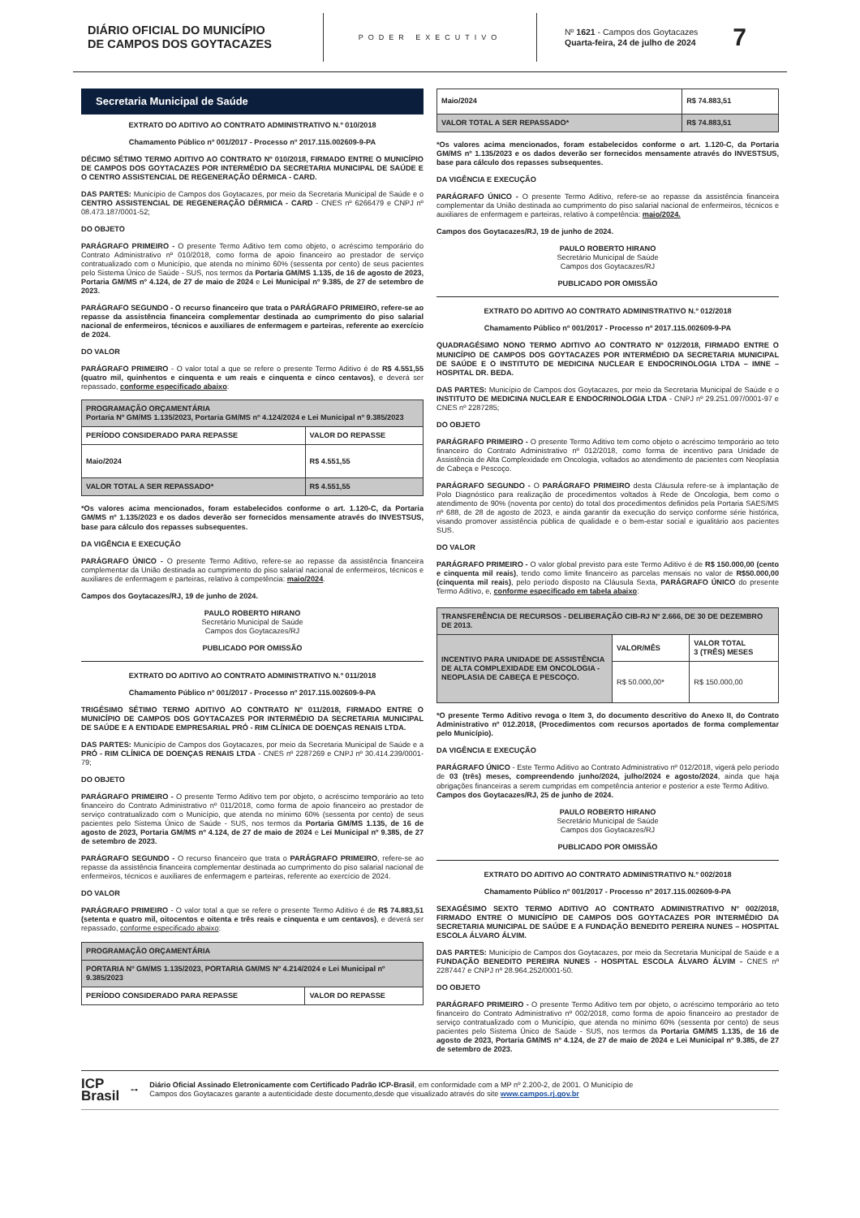DIÁRIO OFICIAL DO MUNICÍPIO
DE CAMPOS DOS GOYTACAZES
PODER EXECUTIVO
Nº 1621 - Campos dos Goytacazes
Quarta-feira, 24 de julho de 2024
7
Secretaria Municipal de Saúde
EXTRATO DO ADITIVO AO CONTRATO ADMINISTRATIVO N.º 010/2018
Chamamento Público nº 001/2017 - Processo nº 2017.115.002609-9-PA
DÉCIMO SÉTIMO TERMO ADITIVO AO CONTRATO Nº 010/2018, FIRMADO ENTRE O MUNICÍPIO DE CAMPOS DOS GOYTACAZES POR INTERMÉDIO DA SECRETARIA MUNICIPAL DE SAÚDE E O CENTRO ASSISTENCIAL DE REGENERAÇÃO DÉRMICA - CARD.
DAS PARTES: Município de Campos dos Goytacazes, por meio da Secretaria Municipal de Saúde e o CENTRO ASSISTENCIAL DE REGENERAÇÃO DÉRMICA - CARD - CNES nº 6266479 e CNPJ nº 08.473.187/0001-52;
DO OBJETO
PARÁGRAFO PRIMEIRO - O presente Termo Aditivo tem como objeto, o acréscimo temporário do Contrato Administrativo nº 010/2018, como forma de apoio financeiro ao prestador de serviço contratualizado com o Município, que atenda no mínimo 60% (sessenta por cento) de seus pacientes pelo Sistema Único de Saúde - SUS, nos termos da Portaria GM/MS 1.135, de 16 de agosto de 2023, Portaria GM/MS nº 4.124, de 27 de maio de 2024 e Lei Municipal nº 9.385, de 27 de setembro de 2023.
PARÁGRAFO SEGUNDO - O recurso financeiro que trata o PARÁGRAFO PRIMEIRO, refere-se ao repasse da assistência financeira complementar destinada ao cumprimento do piso salarial nacional de enfermeiros, técnicos e auxiliares de enfermagem e parteiras, referente ao exercício de 2024.
DO VALOR
PARÁGRAFO PRIMEIRO - O valor total a que se refere o presente Termo Aditivo é de R$ 4.551,55 (quatro mil, quinhentos e cinquenta e um reais e cinquenta e cinco centavos), e deverá ser repassado, conforme especificado abaixo:
| PROGRAMAÇÃO ORÇAMENTÁRIA Portaria Nº GM/MS 1.135/2023, Portaria GM/MS nº 4.124/2024 e Lei Municipal nº 9.385/2023 | |
| --- | --- |
| PERÍODO CONSIDERADO PARA REPASSE | VALOR DO REPASSE |
| Maio/2024 | R$ 4.551,55 |
| VALOR TOTAL A SER REPASSADO* | R$ 4.551,55 |
*Os valores acima mencionados, foram estabelecidos conforme o art. 1.120-C, da Portaria GM/MS nº 1.135/2023 e os dados deverão ser fornecidos mensamente através do INVESTSUS, base para cálculo dos repasses subsequentes.
DA VIGÊNCIA E EXECUÇÃO
PARÁGRAFO ÚNICO - O presente Termo Aditivo, refere-se ao repasse da assistência financeira complementar da União destinada ao cumprimento do piso salarial nacional de enfermeiros, técnicos e auxiliares de enfermagem e parteiras, relativo à competência: maio/2024.
Campos dos Goytacazes/RJ, 19 de junho de 2024.
PAULO ROBERTO HIRANO
Secretário Municipal de Saúde
Campos dos Goytacazes/RJ
PUBLICADO POR OMISSÃO
EXTRATO DO ADITIVO AO CONTRATO ADMINISTRATIVO N.º 011/2018
Chamamento Público nº 001/2017 - Processo nº 2017.115.002609-9-PA
TRIGÉSIMO SÉTIMO TERMO ADITIVO AO CONTRATO Nº 011/2018, FIRMADO ENTRE O MUNICÍPIO DE CAMPOS DOS GOYTACAZES POR INTERMÉDIO DA SECRETARIA MUNICIPAL DE SAÚDE E A ENTIDADE EMPRESARIAL PRÓ - RIM CLÍNICA DE DOENÇAS RENAIS LTDA.
DAS PARTES: Município de Campos dos Goytacazes, por meio da Secretaria Municipal de Saúde e a PRÓ - RIM CLÍNICA DE DOENÇAS RENAIS LTDA - CNES nº 2287269 e CNPJ nº 30.414.239/0001-79;
DO OBJETO
PARÁGRAFO PRIMEIRO - O presente Termo Aditivo tem por objeto, o acréscimo temporário ao teto financeiro do Contrato Administrativo nº 011/2018, como forma de apoio financeiro ao prestador de serviço contratualizado com o Município, que atenda no mínimo 60% (sessenta por cento) de seus pacientes pelo Sistema Único de Saúde - SUS, nos termos da Portaria GM/MS 1.135, de 16 de agosto de 2023, Portaria GM/MS nº 4.124, de 27 de maio de 2024 e Lei Municipal nº 9.385, de 27 de setembro de 2023.
PARÁGRAFO SEGUNDO - O recurso financeiro que trata o PARÁGRAFO PRIMEIRO, refere-se ao repasse da assistência financeira complementar destinada ao cumprimento do piso salarial nacional de enfermeiros, técnicos e auxiliares de enfermagem e parteiras, referente ao exercício de 2024.
DO VALOR
PARÁGRAFO PRIMEIRO - O valor total a que se refere o presente Termo Aditivo é de R$ 74.883,51 (setenta e quatro mil, oitocentos e oitenta e três reais e cinquenta e um centavos), e deverá ser repassado, conforme especificado abaixo:
| PROGRAMAÇÃO ORÇAMENTÁRIA | |
| --- | --- |
| PORTARIA Nº GM/MS 1.135/2023, PORTARIA GM/MS Nº 4.214/2024 e Lei Municipal nº 9.385/2023 | |
| PERÍODO CONSIDERADO PARA REPASSE | VALOR DO REPASSE |
| Maio/2024 | R$ 74.883,51 |
| VALOR TOTAL A SER REPASSADO* | R$ 74.883,51 |
*Os valores acima mencionados, foram estabelecidos conforme o art. 1.120-C, da Portaria GM/MS nº 1.135/2023 e os dados deverão ser fornecidos mensamente através do INVESTSUS, base para cálculo dos repasses subsequentes.
DA VIGÊNCIA E EXECUÇÃO
PARÁGRAFO ÚNICO - O presente Termo Aditivo, refere-se ao repasse da assistência financeira complementar da União destinada ao cumprimento do piso salarial nacional de enfermeiros, técnicos e auxiliares de enfermagem e parteiras, relativo à competência: maio/2024.
Campos dos Goytacazes/RJ, 19 de junho de 2024.
PAULO ROBERTO HIRANO
Secretário Municipal de Saúde
Campos dos Goytacazes/RJ
PUBLICADO POR OMISSÃO
EXTRATO DO ADITIVO AO CONTRATO ADMINISTRATIVO N.º 012/2018
Chamamento Público nº 001/2017 - Processo nº 2017.115.002609-9-PA
QUADRAGÉSIMO NONO TERMO ADITIVO AO CONTRATO Nº 012/2018, FIRMADO ENTRE O MUNICÍPIO DE CAMPOS DOS GOYTACAZES POR INTERMÉDIO DA SECRETARIA MUNICIPAL DE SAÚDE E O INSTITUTO DE MEDICINA NUCLEAR E ENDOCRINOLOGIA LTDA – IMNE – HOSPITAL DR. BEDA.
DAS PARTES: Município de Campos dos Goytacazes, por meio da Secretaria Municipal de Saúde e o INSTITUTO DE MEDICINA NUCLEAR E ENDOCRINOLOGIA LTDA - CNPJ nº 29.251.097/0001-97 e CNES nº 2287285;
DO OBJETO
PARÁGRAFO PRIMEIRO - O presente Termo Aditivo tem como objeto o acréscimo temporário ao teto financeiro do Contrato Administrativo nº 012/2018, como forma de incentivo para Unidade de Assistência de Alta Complexidade em Oncologia, voltados ao atendimento de pacientes com Neoplasia de Cabeça e Pescoço.
PARÁGRAFO SEGUNDO - O PARÁGRAFO PRIMEIRO desta Cláusula refere-se à implantação de Polo Diagnóstico para realização de procedimentos voltados à Rede de Oncologia, bem como o atendimento de 90% (noventa por cento) do total dos procedimentos definidos pela Portaria SAES/MS nº 688, de 28 de agosto de 2023, e ainda garantir da execução do serviço conforme série histórica, visando promover assistência pública de qualidade e o bem-estar social e igualitário aos pacientes SUS.
DO VALOR
PARÁGRAFO PRIMEIRO - O valor global previsto para este Termo Aditivo é de R$ 150.000,00 (cento e cinquenta mil reais), tendo como limite financeiro as parcelas mensais no valor de R$50.000,00 (cinquenta mil reais), pelo período disposto na Cláusula Sexta, PARÁGRAFO ÚNICO do presente Termo Aditivo, e, conforme especificado em tabela abaixo:
| TRANSFERÊNCIA DE RECURSOS - DELIBERAÇÃO CIB-RJ Nº 2.666, DE 30 DE DEZEMBRO DE 2013. | | |
| --- | --- | --- |
| INCENTIVO PARA UNIDADE DE ASSISTÊNCIA DE ALTA COMPLEXIDADE EM ONCOLOGIA - NEOPLASIA DE CABEÇA E PESCOÇO. | VALOR/MÊS | VALOR TOTAL 3 (TRÊS) MESES |
| | R$ 50.000,00* | R$ 150.000,00 |
*O presente Termo Aditivo revoga o Item 3, do documento descritivo do Anexo II, do Contrato Administrativo nº 012.2018, (Procedimentos com recursos aportados de forma complementar pelo Município).
DA VIGÊNCIA E EXECUÇÃO
PARÁGRAFO ÚNICO - Este Termo Aditivo ao Contrato Administrativo nº 012/2018, vigerá pelo período de 03 (três) meses, compreendendo junho/2024, julho/2024 e agosto/2024, ainda que haja obrigações financeiras a serem cumpridas em competência anterior e posterior a este Termo Aditivo.
Campos dos Goytacazes/RJ, 25 de junho de 2024.
PAULO ROBERTO HIRANO
Secretário Municipal de Saúde
Campos dos Goytacazes/RJ
PUBLICADO POR OMISSÃO
EXTRATO DO ADITIVO AO CONTRATO ADMINISTRATIVO N.º 002/2018
Chamamento Público nº 001/2017 - Processo nº 2017.115.002609-9-PA
SEXAGÉSIMO SEXTO TERMO ADITIVO AO CONTRATO ADMINISTRATIVO Nº 002/2018, FIRMADO ENTRE O MUNICÍPIO DE CAMPOS DOS GOYTACAZES POR INTERMÉDIO DA SECRETARIA MUNICIPAL DE SAÚDE E A FUNDAÇÃO BENEDITO PEREIRA NUNES – HOSPITAL ESCOLA ÁLVARO ÁLVIM.
DAS PARTES: Município de Campos dos Goytacazes, por meio da Secretaria Municipal de Saúde e a FUNDAÇÃO BENEDITO PEREIRA NUNES - HOSPITAL ESCOLA ÁLVARO ÁLVIM - CNES nº 2287447 e CNPJ nº 28.964.252/0001-50.
DO OBJETO
PARÁGRAFO PRIMEIRO - O presente Termo Aditivo tem por objeto, o acréscimo temporário ao teto financeiro do Contrato Administrativo nº 002/2018, como forma de apoio financeiro ao prestador de serviço contratualizado com o Município, que atenda no mínimo 60% (sessenta por cento) de seus pacientes pelo Sistema Único de Saúde - SUS, nos termos da Portaria GM/MS 1.135, de 16 de agosto de 2023, Portaria GM/MS nº 4.124, de 27 de maio de 2024 e Lei Municipal nº 9.385, de 27 de setembro de 2023.
ICP
Brasil
⊶
Diário Oficial Assinado Eletronicamente com Certificado Padrão ICP-Brasil, em conformidade com a MP nº 2.200-2, de 2001. O Município de
Campos dos Goytacazes garante a autenticidade deste documento,desde que visualizado através do site www.campos.rj.gov.br